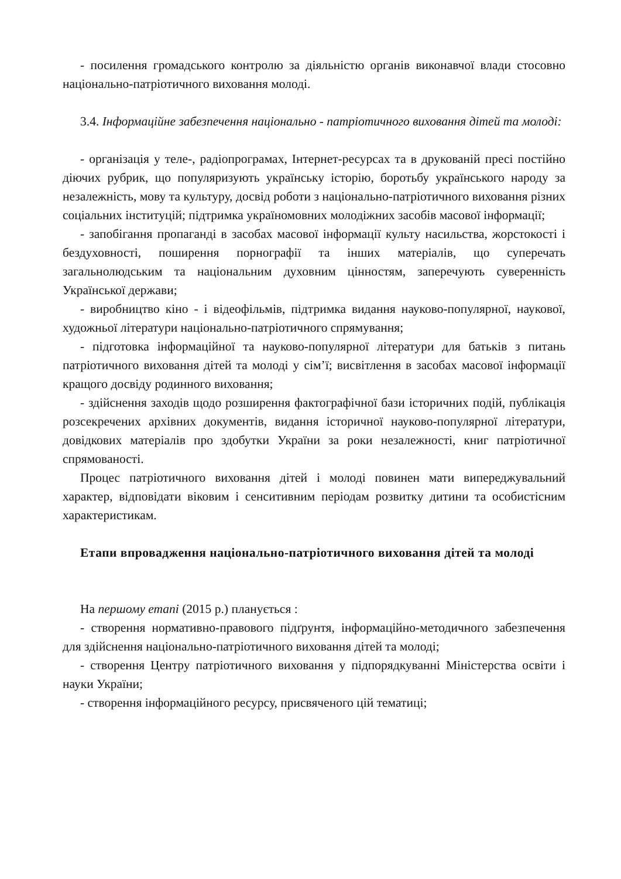- посилення громадського контролю за діяльністю органів виконавчої влади стосовно національно-патріотичного виховання молоді.
3.4. Інформаційне забезпечення національно - патріотичного виховання дітей та молоді:
- організація у теле-, радіопрограмах, Інтернет-ресурсах та в друкованій пресі постійно діючих рубрик, що популяризують українську історію, боротьбу українського народу за незалежність, мову та культуру, досвід роботи з національно-патріотичного виховання різних соціальних інституцій; підтримка україномовних молодіжних засобів масової інформації;
- запобігання пропаганді в засобах масової інформації культу насильства, жорстокості і бездуховності, поширення порнографії та інших матеріалів, що суперечать загальнолюдським та національним духовним цінностям, заперечують суверенність Української держави;
- виробництво кіно - і відеофільмів, підтримка видання науково-популярної, наукової, художньої літератури національно-патріотичного спрямування;
- підготовка інформаційної та науково-популярної літератури для батьків з питань патріотичного виховання дітей та молоді у сім’ї; висвітлення в засобах масової інформації кращого досвіду родинного виховання;
- здійснення заходів щодо розширення фактографічної бази історичних подій, публікація розсекречених архівних документів, видання історичної науково-популярної літератури, довідкових матеріалів про здобутки України за роки незалежності, книг патріотичної спрямованості.
Процес патріотичного виховання дітей і молоді повинен мати випереджувальний характер, відповідати віковим і сенситивним періодам розвитку дитини та особистісним характеристикам.
Етапи впровадження національно-патріотичного виховання дітей та молоді
На першому етапі (2015 р.) планується :
- створення нормативно-правового підґрунтя, інформаційно-методичного забезпечення для здійснення національно-патріотичного виховання дітей та молоді;
- створення Центру патріотичного виховання у підпорядкуванні Міністерства освіти і науки України;
- створення інформаційного ресурсу, присвяченого цій тематиці;